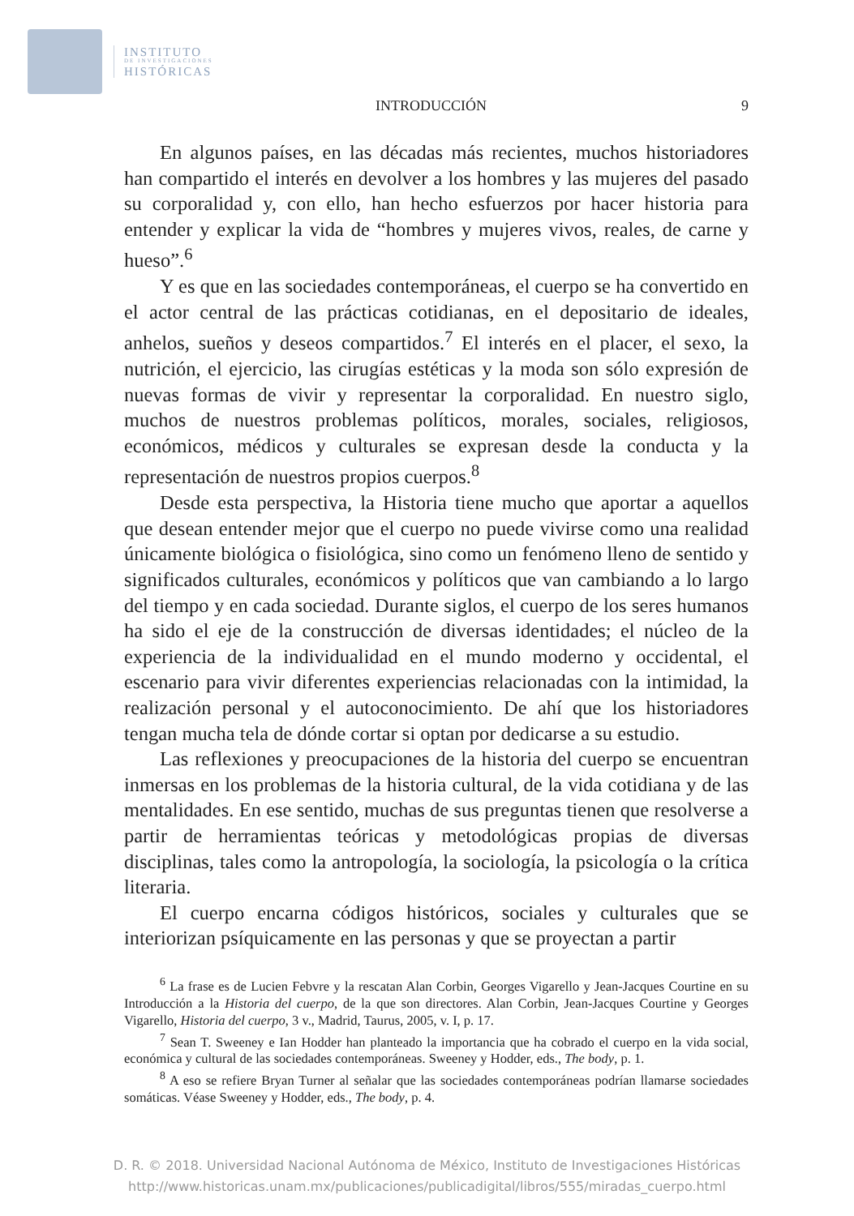INSTITUTO
DE INVESTIGACIONES
HISTÓRICAS
INTRODUCCIÓN 9
En algunos países, en las décadas más recientes, muchos historiadores han compartido el interés en devolver a los hombres y las mujeres del pasado su corporalidad y, con ello, han hecho esfuerzos por hacer historia para entender y explicar la vida de “hombres y mujeres vivos, reales, de carne y hueso”.<sup>6</sup>
Y es que en las sociedades contemporáneas, el cuerpo se ha convertido en el actor central de las prácticas cotidianas, en el depositario de ideales, anhelos, sueños y deseos compartidos.<sup>7</sup> El interés en el placer, el sexo, la nutrición, el ejercicio, las cirugías estéticas y la moda son sólo expresión de nuevas formas de vivir y representar la corporalidad. En nuestro siglo, muchos de nuestros problemas políticos, morales, sociales, religiosos, económicos, médicos y culturales se expresan desde la conducta y la representación de nuestros propios cuerpos.<sup>8</sup>
Desde esta perspectiva, la Historia tiene mucho que aportar a aquellos que desean entender mejor que el cuerpo no puede vivirse como una realidad únicamente biológica o fisiológica, sino como un fenómeno lleno de sentido y significados culturales, económicos y políticos que van cambiando a lo largo del tiempo y en cada sociedad. Durante siglos, el cuerpo de los seres humanos ha sido el eje de la construcción de diversas identidades; el núcleo de la experiencia de la individualidad en el mundo moderno y occidental, el escenario para vivir diferentes experiencias relacionadas con la intimidad, la realización personal y el autoconocimiento. De ahí que los historiadores tengan mucha tela de dónde cortar si optan por dedicarse a su estudio.
Las reflexiones y preocupaciones de la historia del cuerpo se encuentran inmersas en los problemas de la historia cultural, de la vida cotidiana y de las mentalidades. En ese sentido, muchas de sus preguntas tienen que resolverse a partir de herramientas teóricas y metodológicas propias de diversas disciplinas, tales como la antropología, la sociología, la psicología o la crítica literaria.
El cuerpo encarna códigos históricos, sociales y culturales que se interiorizan psíquicamente en las personas y que se proyectan a partir
<sup>6</sup> La frase es de Lucien Febvre y la rescatan Alan Corbin, Georges Vigarello y Jean-Jacques Courtine en su Introducción a la Historia del cuerpo, de la que son directores. Alan Corbin, Jean-Jacques Courtine y Georges Vigarello, Historia del cuerpo, 3 v., Madrid, Taurus, 2005, v. I, p. 17.
<sup>7</sup> Sean T. Sweeney e Ian Hodder han planteado la importancia que ha cobrado el cuerpo en la vida social, económica y cultural de las sociedades contemporáneas. Sweeney y Hodder, eds., The body, p. 1.
<sup>8</sup> A eso se refiere Bryan Turner al señalar que las sociedades contemporáneas podrían llamarse sociedades somáticas. Véase Sweeney y Hodder, eds., The body, p. 4.
D. R. © 2018. Universidad Nacional Autónoma de México, Instituto de Investigaciones Históricas
http://www.historicas.unam.mx/publicaciones/publicadigital/libros/555/miradas_cuerpo.html